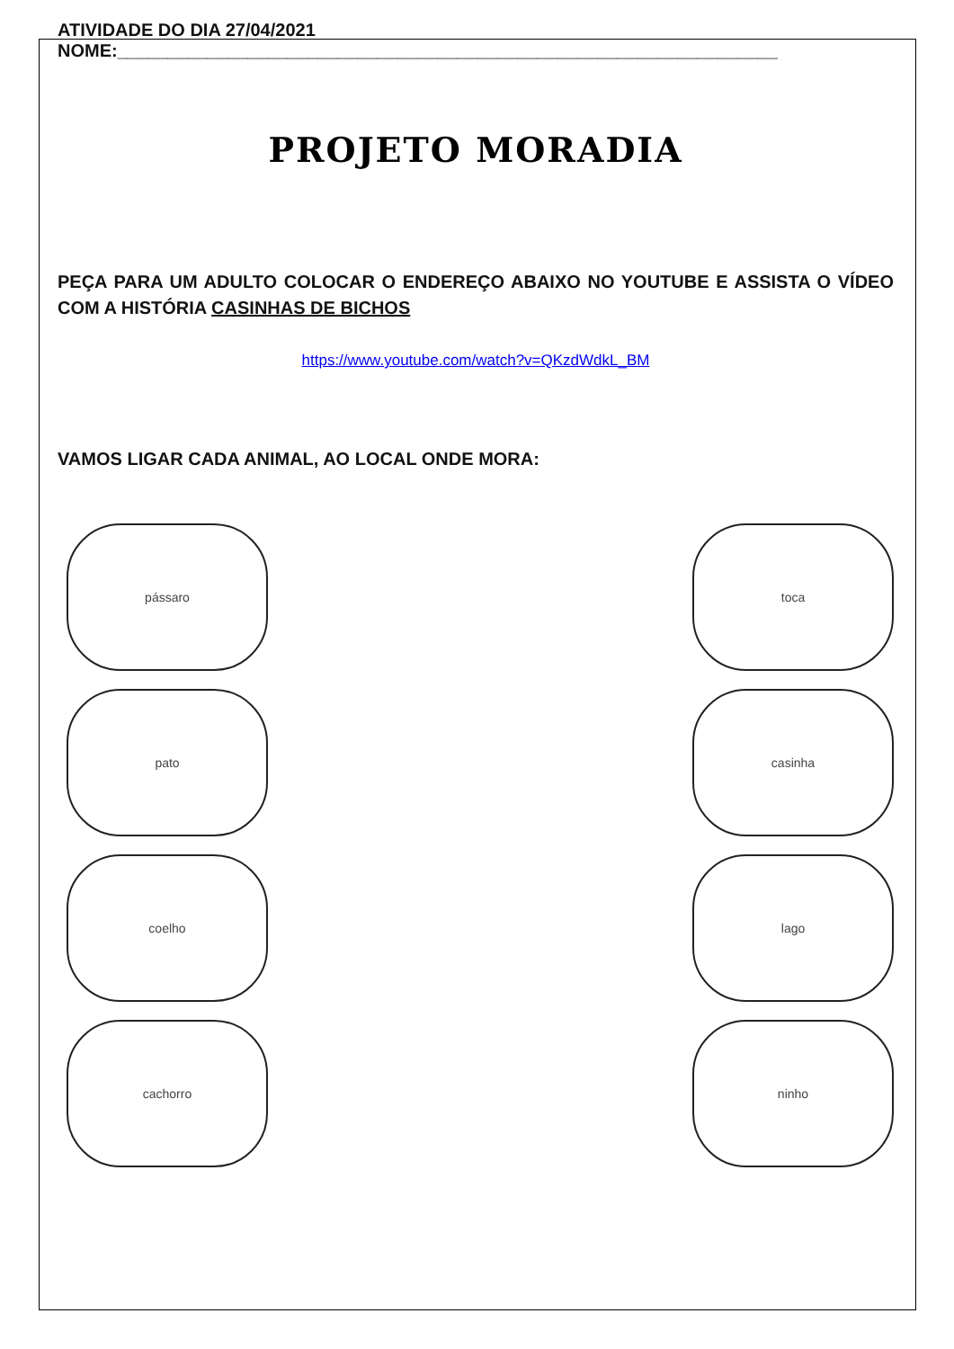ATIVIDADE DO DIA 27/04/2021
NOME:__________________________________________________________________
PROJETO MORADIA
PEÇA PARA UM ADULTO COLOCAR O ENDEREÇO ABAIXO NO YOUTUBE E ASSISTA O VÍDEO COM A HISTÓRIA CASINHAS DE BICHOS
https://www.youtube.com/watch?v=QKzdWdkL_BM
VAMOS LIGAR CADA ANIMAL, AO LOCAL ONDE MORA:
pássaro
pato
coelho
cachorro
toca
casinha
lago
ninho